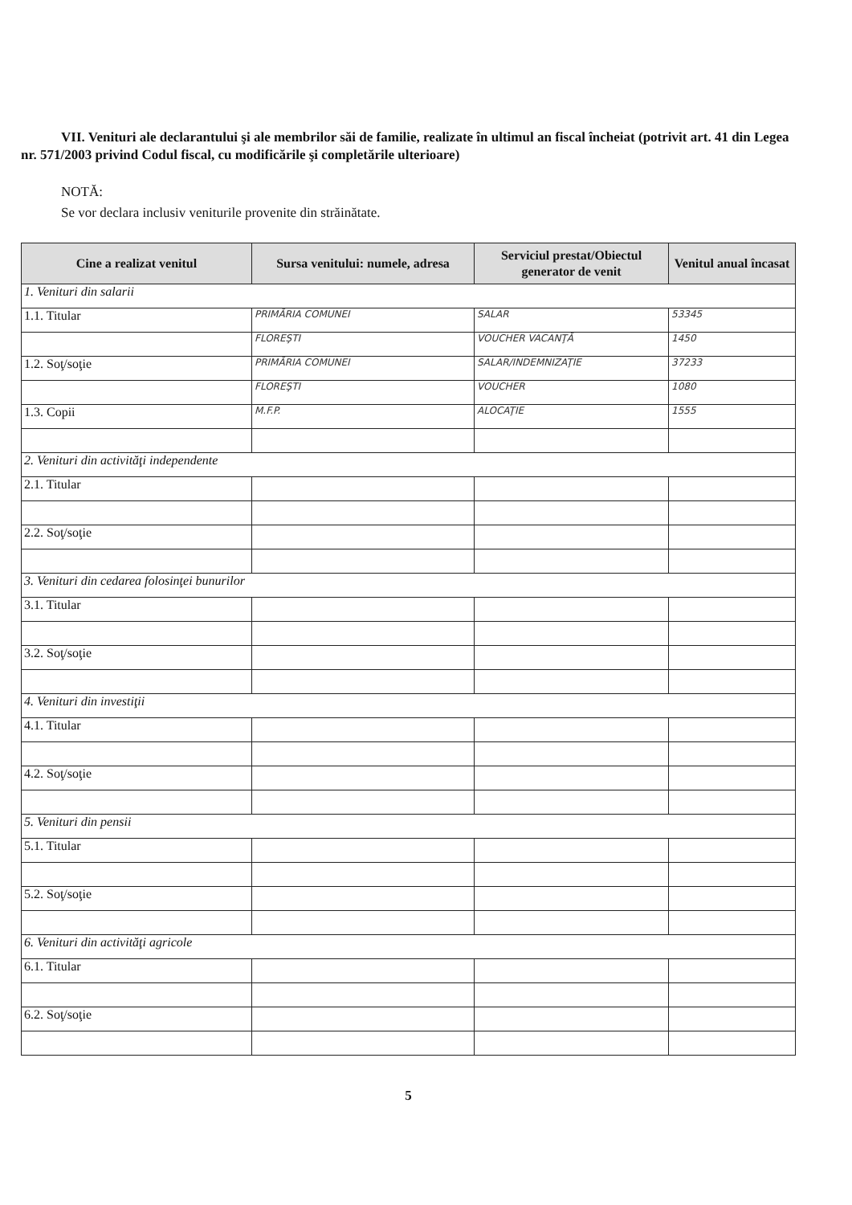VII. Venituri ale declarantului şi ale membrilor săi de familie, realizate în ultimul an fiscal încheiat (potrivit art. 41 din Legea nr. 571/2003 privind Codul fiscal, cu modificările şi completările ulterioare)
NOTĂ:
Se vor declara inclusiv veniturile provenite din străinătate.
| Cine a realizat venitul | Sursa venitului: numele, adresa | Serviciul prestat/Obiectul generator de venit | Venitul anual încasat |
| --- | --- | --- | --- |
| 1. Venituri din salarii | | | |
| 1.1. Titular | PRIMĂRIA COMUNEI | SALAR | 53345 |
| | FLOREŞTI | VOUCHER VACANŢĂ | 1450 |
| 1.2. Soţ/soţie | PRIMĂRIA COMUNEI | SALAR/INDEMNIZAŢIE | 37233 |
| | FLOREŞTI | VOUCHER | 1080 |
| 1.3. Copii | M.F.P. | ALOCAŢIE | 1555 |
| 2. Venituri din activităţi independente | | | |
| 2.1. Titular | | | |
| 2.2. Soţ/soţie | | | |
| 3. Venituri din cedarea folosinţei bunurilor | | | |
| 3.1. Titular | | | |
| 3.2. Soţ/soţie | | | |
| 4. Venituri din investiţii | | | |
| 4.1. Titular | | | |
| 4.2. Soţ/soţie | | | |
| 5. Venituri din pensii | | | |
| 5.1. Titular | | | |
| 5.2. Soţ/soţie | | | |
| 6. Venituri din activităţi agricole | | | |
| 6.1. Titular | | | |
| 6.2. Soţ/soţie | | | |
5